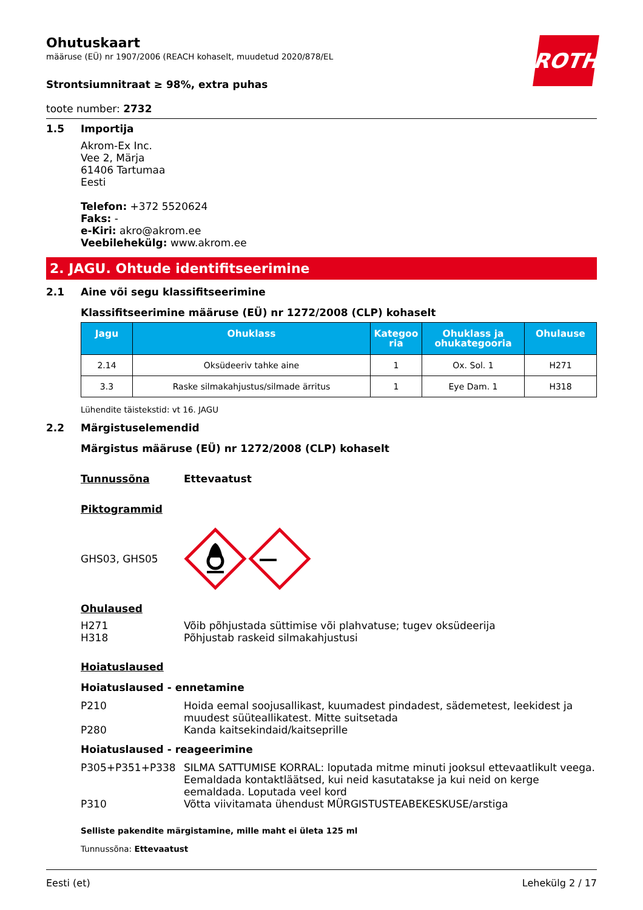ROTH
Ohutuskaart
määruse (EÜ) nr 1907/2006 (REACH kohaselt, muudetud 2020/878/EL
Strontsiumnitraat ≥ 98%, extra puhas
toote number: 2732
1.5 Importija
Akrom-Ex Inc.
Vee 2, Märja
61406 Tartumaa
Eesti
Telefon: +372 5520624
Faks: -
e-Kiri: akro@akrom.ee
Veebilehekülg: www.akrom.ee
2. JAGU. Ohtude identifitseerimine
2.1 Aine või segu klassifitseerimine
Klassifitseerimine määruse (EÜ) nr 1272/2008 (CLP) kohaselt
| Jagu | Ohuklass | Kategoo ria | Ohuklass ja ohukategooria | Ohulause |
| --- | --- | --- | --- | --- |
| 2.14 | Oksüdeeriv tahke aine | 1 | Ox. Sol. 1 | H271 |
| 3.3 | Raske silmakahjustus/silmade ärritus | 1 | Eye Dam. 1 | H318 |
Lühendite täistekstid: vt 16. JAGU
2.2 Märgistuselemendid
Märgistus määruse (EÜ) nr 1272/2008 (CLP) kohaselt
Tunnussõna Ettevaatust
Piktogrammid
GHS03, GHS05
Ohulaused
H271 Võib põhjustada süttimise või plahvatuse; tugev oksüdeerija
H318 Põhjustab raskeid silmakahjustusi
Hoiatuslaused
Hoiatuslaused - ennetamine
P210 Hoida eemal soojusallikast, kuumadest pindadest, sädemetest, leekidest ja muudest süüteallikatest. Mitte suitsetada
P280 Kanda kaitsekindaid/kaitseprille
Hoiatuslaused - reageerimine
P305+P351+P338 SILMA SATTUMISE KORRAL: loputada mitme minuti jooksul ettevaatlikult veega. Eemaldada kontaktläätsed, kui neid kasutatakse ja kui neid on kerge eemaldada. Loputada veel kord
P310 Võtta viivitamata ühendust MÜRGISTUSTEABEKESKUSE/arstiga
Selliste pakendite märgistamine, mille maht ei ületa 125 ml
Tunnussõna: Ettevaatust
Eesti (et) Lehekülg 2 / 17